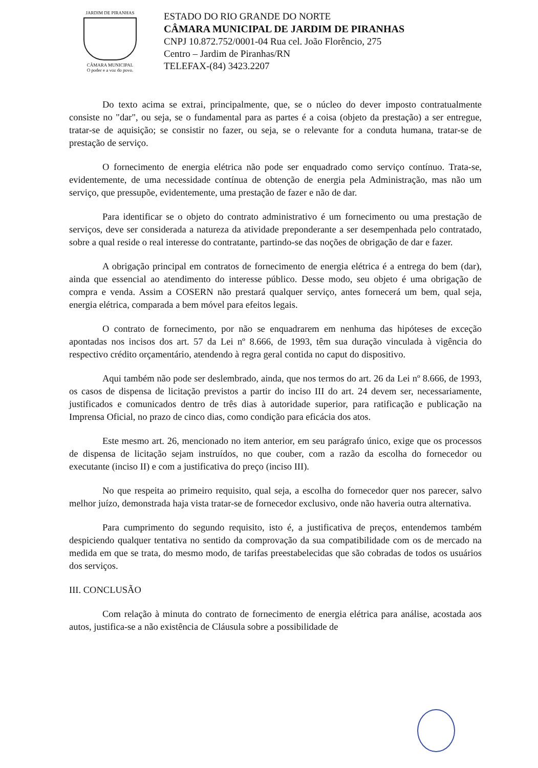JARDIM DE PIRANHAS
CÂMARA MUNICIPAL
O poder e a voz do povo.
ESTADO DO RIO GRANDE DO NORTE
CÂMARA MUNICIPAL DE JARDIM DE PIRANHAS
CNPJ 10.872.752/0001-04 Rua cel. João Florêncio, 275
Centro – Jardim de Piranhas/RN
TELEFAX-(84) 3423.2207
Do texto acima se extrai, principalmente, que, se o núcleo do dever imposto contratualmente consiste no "dar", ou seja, se o fundamental para as partes é a coisa (objeto da prestação) a ser entregue, tratar-se de aquisição; se consistir no fazer, ou seja, se o relevante for a conduta humana, tratar-se de prestação de serviço.
O fornecimento de energia elétrica não pode ser enquadrado como serviço contínuo. Trata-se, evidentemente, de uma necessidade contínua de obtenção de energia pela Administração, mas não um serviço, que pressupõe, evidentemente, uma prestação de fazer e não de dar.
Para identificar se o objeto do contrato administrativo é um fornecimento ou uma prestação de serviços, deve ser considerada a natureza da atividade preponderante a ser desempenhada pelo contratado, sobre a qual reside o real interesse do contratante, partindo-se das noções de obrigação de dar e fazer.
A obrigação principal em contratos de fornecimento de energia elétrica é a entrega do bem (dar), ainda que essencial ao atendimento do interesse público. Desse modo, seu objeto é uma obrigação de compra e venda. Assim a COSERN não prestará qualquer serviço, antes fornecerá um bem, qual seja, energia elétrica, comparada a bem móvel para efeitos legais.
O contrato de fornecimento, por não se enquadrarem em nenhuma das hipóteses de exceção apontadas nos incisos dos art. 57 da Lei nº 8.666, de 1993, têm sua duração vinculada à vigência do respectivo crédito orçamentário, atendendo à regra geral contida no caput do dispositivo.
Aqui também não pode ser deslembrado, ainda, que nos termos do art. 26 da Lei nº 8.666, de 1993, os casos de dispensa de licitação previstos a partir do inciso III do art. 24 devem ser, necessariamente, justificados e comunicados dentro de três dias à autoridade superior, para ratificação e publicação na Imprensa Oficial, no prazo de cinco dias, como condição para eficácia dos atos.
Este mesmo art. 26, mencionado no item anterior, em seu parágrafo único, exige que os processos de dispensa de licitação sejam instruídos, no que couber, com a razão da escolha do fornecedor ou executante (inciso II) e com a justificativa do preço (inciso III).
No que respeita ao primeiro requisito, qual seja, a escolha do fornecedor quer nos parecer, salvo melhor juízo, demonstrada haja vista tratar-se de fornecedor exclusivo, onde não haveria outra alternativa.
Para cumprimento do segundo requisito, isto é, a justificativa de preços, entendemos também despiciendo qualquer tentativa no sentido da comprovação da sua compatibilidade com os de mercado na medida em que se trata, do mesmo modo, de tarifas preestabelecidas que são cobradas de todos os usuários dos serviços.
III. CONCLUSÃO
Com relação à minuta do contrato de fornecimento de energia elétrica para análise, acostada aos autos, justifica-se a não existência de Cláusula sobre a possibilidade de